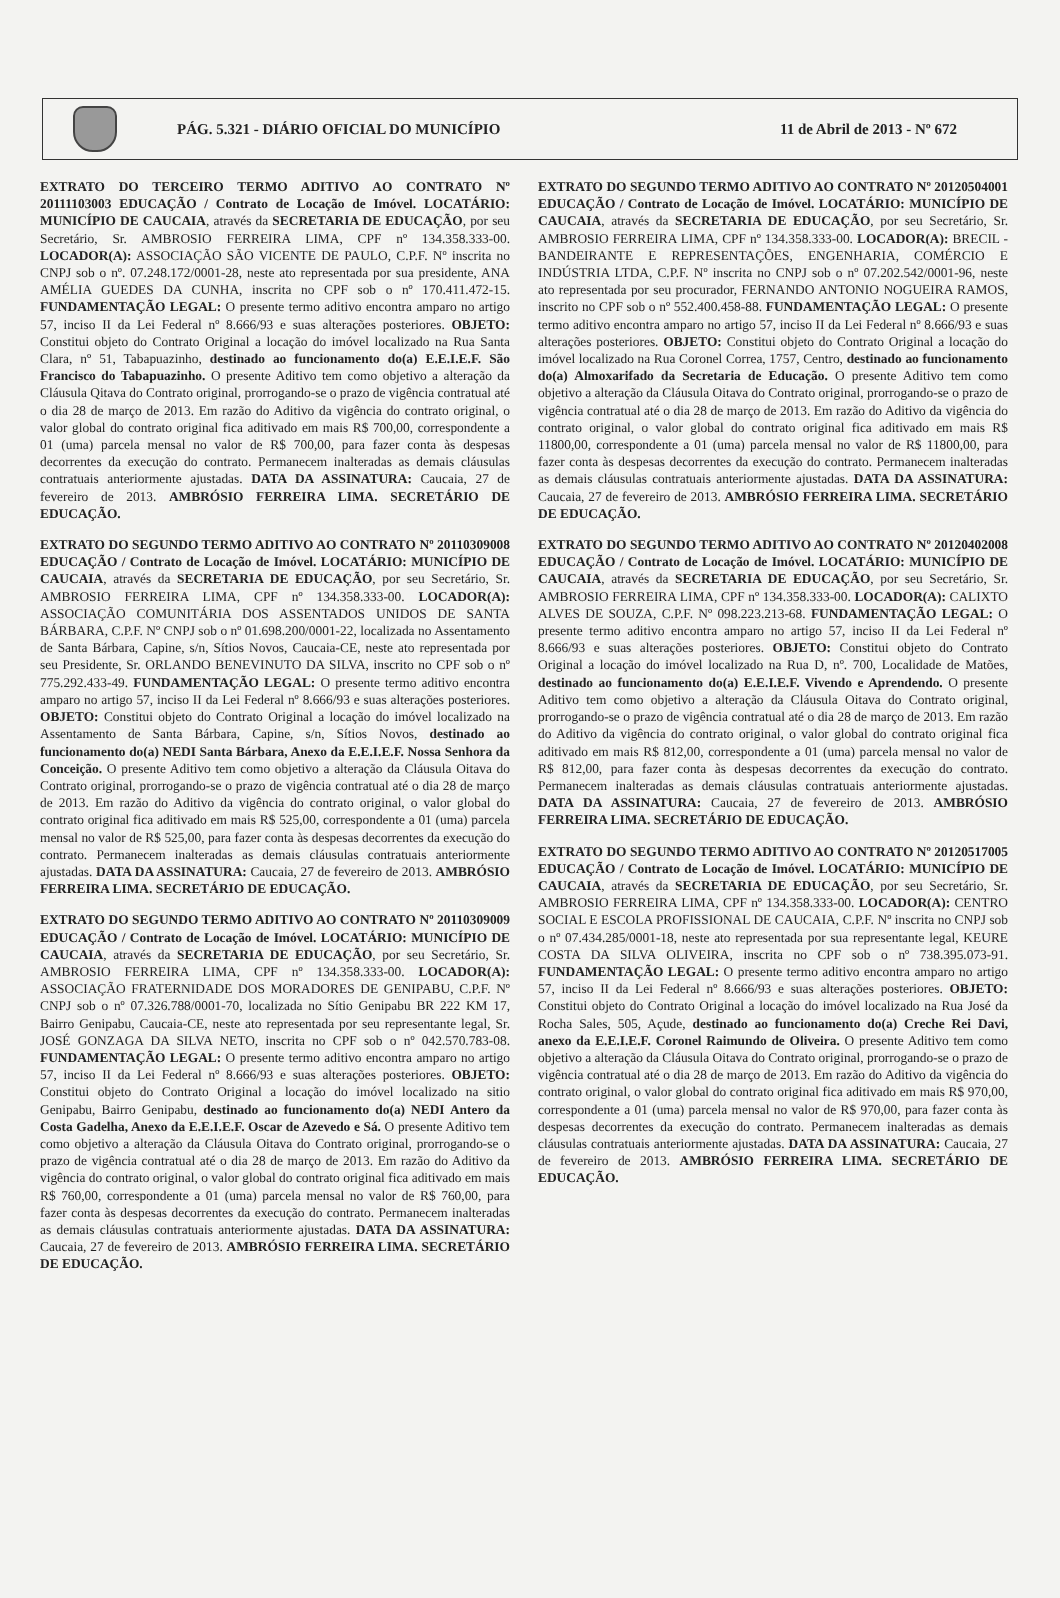PÁG. 5.321 - DIÁRIO OFICIAL DO MUNICÍPIO
11 de Abril de 2013 - Nº 672
EXTRATO DO TERCEIRO TERMO ADITIVO AO CONTRATO Nº 20111103003 EDUCAÇÃO / Contrato de Locação de Imóvel. LOCATÁRIO: MUNICÍPIO DE CAUCAIA, através da SECRETARIA DE EDUCAÇÃO, por seu Secretário, Sr. AMBROSIO FERREIRA LIMA, CPF nº 134.358.333-00. LOCADOR(A): ASSOCIAÇÃO SÃO VICENTE DE PAULO, C.P.F. Nº inscrita no CNPJ sob o nº. 07.248.172/0001-28, neste ato representada por sua presidente, ANA AMÉLIA GUEDES DA CUNHA, inscrita no CPF sob o nº 170.411.472-15. FUNDAMENTAÇÃO LEGAL: O presente termo aditivo encontra amparo no artigo 57, inciso II da Lei Federal nº 8.666/93 e suas alterações posteriores. OBJETO: Constitui objeto do Contrato Original a locação do imóvel localizado na Rua Santa Clara, nº 51, Tabapuazinho, destinado ao funcionamento do(a) E.E.I.E.F. São Francisco do Tabapuazinho. O presente Aditivo tem como objetivo a alteração da Cláusula Qitava do Contrato original, prorrogando-se o prazo de vigência contratual até o dia 28 de março de 2013. Em razão do Aditivo da vigência do contrato original, o valor global do contrato original fica aditivado em mais R$ 700,00, correspondente a 01 (uma) parcela mensal no valor de R$ 700,00, para fazer conta às despesas decorrentes da execução do contrato. Permanecem inalteradas as demais cláusulas contratuais anteriormente ajustadas. DATA DA ASSINATURA: Caucaia, 27 de fevereiro de 2013. AMBRÓSIO FERREIRA LIMA. SECRETÁRIO DE EDUCAÇÃO.
EXTRATO DO SEGUNDO TERMO ADITIVO AO CONTRATO Nº 20110309008 EDUCAÇÃO / Contrato de Locação de Imóvel. LOCATÁRIO: MUNICÍPIO DE CAUCAIA, através da SECRETARIA DE EDUCAÇÃO, por seu Secretário, Sr. AMBROSIO FERREIRA LIMA, CPF nº 134.358.333-00. LOCADOR(A): ASSOCIAÇÃO COMUNITÁRIA DOS ASSENTADOS UNIDOS DE SANTA BÁRBARA, C.P.F. Nº CNPJ sob o nº 01.698.200/0001-22, localizada no Assentamento de Santa Bárbara, Capine, s/n, Sítios Novos, Caucaia-CE, neste ato representada por seu Presidente, Sr. ORLANDO BENEVINUTO DA SILVA, inscrito no CPF sob o nº 775.292.433-49. FUNDAMENTAÇÃO LEGAL: O presente termo aditivo encontra amparo no artigo 57, inciso II da Lei Federal nº 8.666/93 e suas alterações posteriores. OBJETO: Constitui objeto do Contrato Original a locação do imóvel localizado na Assentamento de Santa Bárbara, Capine, s/n, Sítios Novos, destinado ao funcionamento do(a) NEDI Santa Bárbara, Anexo da E.E.I.E.F. Nossa Senhora da Conceição. O presente Aditivo tem como objetivo a alteração da Cláusula Oitava do Contrato original, prorrogando-se o prazo de vigência contratual até o dia 28 de março de 2013. Em razão do Aditivo da vigência do contrato original, o valor global do contrato original fica aditivado em mais R$ 525,00, correspondente a 01 (uma) parcela mensal no valor de R$ 525,00, para fazer conta às despesas decorrentes da execução do contrato. Permanecem inalteradas as demais cláusulas contratuais anteriormente ajustadas. DATA DA ASSINATURA: Caucaia, 27 de fevereiro de 2013. AMBRÓSIO FERREIRA LIMA. SECRETÁRIO DE EDUCAÇÃO.
EXTRATO DO SEGUNDO TERMO ADITIVO AO CONTRATO Nº 20110309009 EDUCAÇÃO / Contrato de Locação de Imóvel. LOCATÁRIO: MUNICÍPIO DE CAUCAIA, através da SECRETARIA DE EDUCAÇÃO, por seu Secretário, Sr. AMBROSIO FERREIRA LIMA, CPF nº 134.358.333-00. LOCADOR(A): ASSOCIAÇÃO FRATERNIDADE DOS MORADORES DE GENIPABU, C.P.F. Nº CNPJ sob o nº 07.326.788/0001-70, localizada no Sítio Genipabu BR 222 KM 17, Bairro Genipabu, Caucaia-CE, neste ato representada por seu representante legal, Sr. JOSÉ GONZAGA DA SILVA NETO, inscrita no CPF sob o nº 042.570.783-08. FUNDAMENTAÇÃO LEGAL: O presente termo aditivo encontra amparo no artigo 57, inciso II da Lei Federal nº 8.666/93 e suas alterações posteriores. OBJETO: Constitui objeto do Contrato Original a locação do imóvel localizado na sitio Genipabu, Bairro Genipabu, destinado ao funcionamento do(a) NEDI Antero da Costa Gadelha, Anexo da E.E.I.E.F. Oscar de Azevedo e Sá. O presente Aditivo tem como objetivo a alteração da Cláusula Oitava do Contrato original, prorrogando-se o prazo de vigência contratual até o dia 28 de março de 2013. Em razão do Aditivo da vigência do contrato original, o valor global do contrato original fica aditivado em mais R$ 760,00, correspondente a 01 (uma) parcela mensal no valor de R$ 760,00, para fazer conta às despesas decorrentes da execução do contrato. Permanecem inalteradas as demais cláusulas contratuais anteriormente ajustadas. DATA DA ASSINATURA: Caucaia, 27 de fevereiro de 2013. AMBRÓSIO FERREIRA LIMA. SECRETÁRIO DE EDUCAÇÃO.
EXTRATO DO SEGUNDO TERMO ADITIVO AO CONTRATO Nº 20120504001 EDUCAÇÃO / Contrato de Locação de Imóvel. LOCATÁRIO: MUNICÍPIO DE CAUCAIA, através da SECRETARIA DE EDUCAÇÃO, por seu Secretário, Sr. AMBROSIO FERREIRA LIMA, CPF nº 134.358.333-00. LOCADOR(A): BRECIL - BANDEIRANTE E REPRESENTAÇÕES, ENGENHARIA, COMÉRCIO E INDÚSTRIA LTDA, C.P.F. Nº inscrita no CNPJ sob o nº 07.202.542/0001-96, neste ato representada por seu procurador, FERNANDO ANTONIO NOGUEIRA RAMOS, inscrito no CPF sob o nº 552.400.458-88. FUNDAMENTAÇÃO LEGAL: O presente termo aditivo encontra amparo no artigo 57, inciso II da Lei Federal nº 8.666/93 e suas alterações posteriores. OBJETO: Constitui objeto do Contrato Original a locação do imóvel localizado na Rua Coronel Correa, 1757, Centro, destinado ao funcionamento do(a) Almoxarifado da Secretaria de Educação. O presente Aditivo tem como objetivo a alteração da Cláusula Oitava do Contrato original, prorrogando-se o prazo de vigência contratual até o dia 28 de março de 2013. Em razão do Aditivo da vigência do contrato original, o valor global do contrato original fica aditivado em mais R$ 11800,00, correspondente a 01 (uma) parcela mensal no valor de R$ 11800,00, para fazer conta às despesas decorrentes da execução do contrato. Permanecem inalteradas as demais cláusulas contratuais anteriormente ajustadas. DATA DA ASSINATURA: Caucaia, 27 de fevereiro de 2013. AMBRÓSIO FERREIRA LIMA. SECRETÁRIO DE EDUCAÇÃO.
EXTRATO DO SEGUNDO TERMO ADITIVO AO CONTRATO Nº 20120402008 EDUCAÇÃO / Contrato de Locação de Imóvel. LOCATÁRIO: MUNICÍPIO DE CAUCAIA, através da SECRETARIA DE EDUCAÇÃO, por seu Secretário, Sr. AMBROSIO FERREIRA LIMA, CPF nº 134.358.333-00. LOCADOR(A): CALIXTO ALVES DE SOUZA, C.P.F. Nº 098.223.213-68. FUNDAMENTAÇÃO LEGAL: O presente termo aditivo encontra amparo no artigo 57, inciso II da Lei Federal nº 8.666/93 e suas alterações posteriores. OBJETO: Constitui objeto do Contrato Original a locação do imóvel localizado na Rua D, nº. 700, Localidade de Matões, destinado ao funcionamento do(a) E.E.I.E.F. Vivendo e Aprendendo. O presente Aditivo tem como objetivo a alteração da Cláusula Oitava do Contrato original, prorrogando-se o prazo de vigência contratual até o dia 28 de março de 2013. Em razão do Aditivo da vigência do contrato original, o valor global do contrato original fica aditivado em mais R$ 812,00, correspondente a 01 (uma) parcela mensal no valor de R$ 812,00, para fazer conta às despesas decorrentes da execução do contrato. Permanecem inalteradas as demais cláusulas contratuais anteriormente ajustadas. DATA DA ASSINATURA: Caucaia, 27 de fevereiro de 2013. AMBRÓSIO FERREIRA LIMA. SECRETÁRIO DE EDUCAÇÃO.
EXTRATO DO SEGUNDO TERMO ADITIVO AO CONTRATO Nº 20120517005 EDUCAÇÃO / Contrato de Locação de Imóvel. LOCATÁRIO: MUNICÍPIO DE CAUCAIA, através da SECRETARIA DE EDUCAÇÃO, por seu Secretário, Sr. AMBROSIO FERREIRA LIMA, CPF nº 134.358.333-00. LOCADOR(A): CENTRO SOCIAL E ESCOLA PROFISSIONAL DE CAUCAIA, C.P.F. Nº inscrita no CNPJ sob o nº 07.434.285/0001-18, neste ato representada por sua representante legal, KEURE COSTA DA SILVA OLIVEIRA, inscrita no CPF sob o nº 738.395.073-91. FUNDAMENTAÇÃO LEGAL: O presente termo aditivo encontra amparo no artigo 57, inciso II da Lei Federal nº 8.666/93 e suas alterações posteriores. OBJETO: Constitui objeto do Contrato Original a locação do imóvel localizado na Rua José da Rocha Sales, 505, Açude, destinado ao funcionamento do(a) Creche Rei Davi, anexo da E.E.I.E.F. Coronel Raimundo de Oliveira. O presente Aditivo tem como objetivo a alteração da Cláusula Oitava do Contrato original, prorrogando-se o prazo de vigência contratual até o dia 28 de março de 2013. Em razão do Aditivo da vigência do contrato original, o valor global do contrato original fica aditivado em mais R$ 970,00, correspondente a 01 (uma) parcela mensal no valor de R$ 970,00, para fazer conta às despesas decorrentes da execução do contrato. Permanecem inalteradas as demais cláusulas contratuais anteriormente ajustadas. DATA DA ASSINATURA: Caucaia, 27 de fevereiro de 2013. AMBRÓSIO FERREIRA LIMA. SECRETÁRIO DE EDUCAÇÃO.